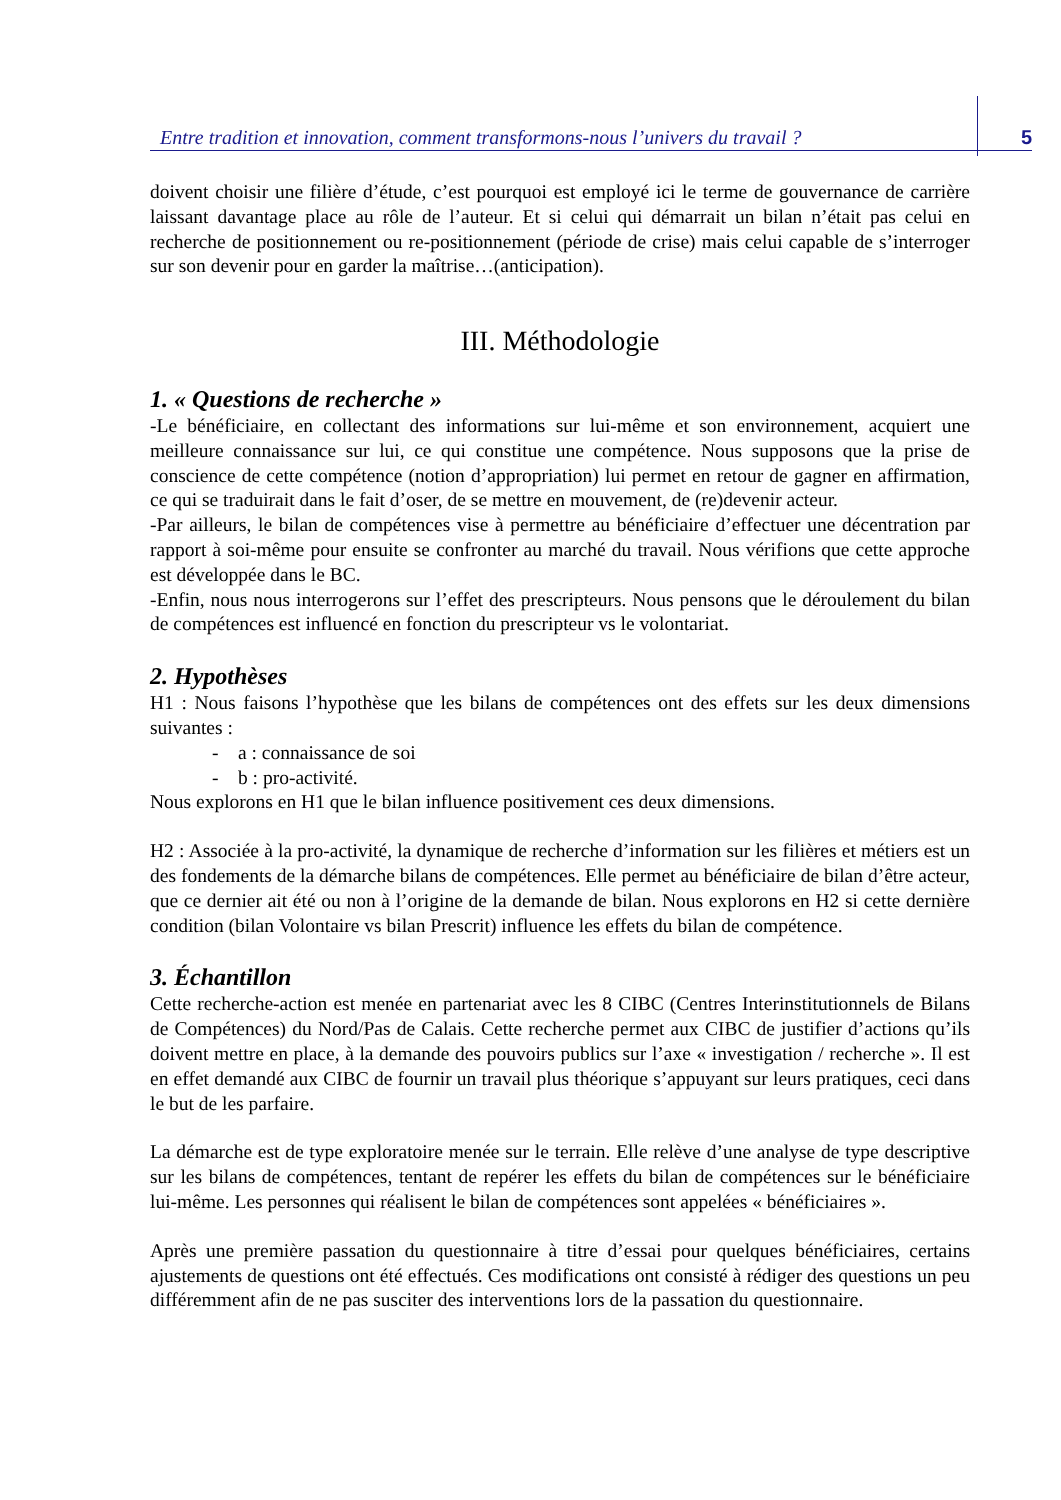Entre tradition et innovation, comment transformons-nous l’univers du travail ? 5
doivent choisir une filière d’étude, c’est pourquoi est employé ici le terme de gouvernance de carrière laissant davantage place au rôle de l’auteur. Et si celui qui démarrait un bilan n’était pas celui en recherche de positionnement ou re-positionnement (période de crise) mais celui capable de s’interroger sur son devenir pour en garder la maîtrise…(anticipation).
III. Méthodologie
1. « Questions de recherche »
-Le bénéficiaire, en collectant des informations sur lui-même et son environnement, acquiert une meilleure connaissance sur lui, ce qui constitue une compétence. Nous supposons que la prise de conscience de cette compétence (notion d’appropriation) lui permet en retour de gagner en affirmation, ce qui se traduirait dans le fait d’oser, de se mettre en mouvement, de (re)devenir acteur.
-Par ailleurs, le bilan de compétences vise à permettre au bénéficiaire d’effectuer une décentration par rapport à soi-même pour ensuite se confronter au marché du travail. Nous vérifions que cette approche est développée dans le BC.
-Enfin, nous nous interrogerons sur l’effet des prescripteurs. Nous pensons que le déroulement du bilan de compétences est influencé en fonction du prescripteur vs le volontariat.
2. Hypothèses
H1 : Nous faisons l’hypothèse que les bilans de compétences ont des effets sur les deux dimensions suivantes :
- a : connaissance de soi
- b : pro-activité.
Nous explorons en H1 que le bilan influence positivement ces deux dimensions.
H2 : Associée à la pro-activité, la dynamique de recherche d’information sur les filières et métiers est un des fondements de la démarche bilans de compétences. Elle permet au bénéficiaire de bilan d’être acteur, que ce dernier ait été ou non à l’origine de la demande de bilan. Nous explorons en H2 si cette dernière condition (bilan Volontaire vs bilan Prescrit) influence les effets du bilan de compétence.
3. Échantillon
Cette recherche-action est menée en partenariat avec les 8 CIBC (Centres Interinstitutionnels de Bilans de Compétences) du Nord/Pas de Calais. Cette recherche permet aux CIBC de justifier d’actions qu’ils doivent mettre en place, à la demande des pouvoirs publics sur l’axe « investigation / recherche ». Il est en effet demandé aux CIBC de fournir un travail plus théorique s’appuyant sur leurs pratiques, ceci dans le but de les parfaire.
La démarche est de type exploratoire menée sur le terrain. Elle relève d’une analyse de type descriptive sur les bilans de compétences, tentant de repérer les effets du bilan de compétences sur le bénéficiaire lui-même. Les personnes qui réalisent le bilan de compétences sont appelées « bénéficiaires ».
Après une première passation du questionnaire à titre d’essai pour quelques bénéficiaires, certains ajustements de questions ont été effectués. Ces modifications ont consisté à rédiger des questions un peu différemment afin de ne pas susciter des interventions lors de la passation du questionnaire.